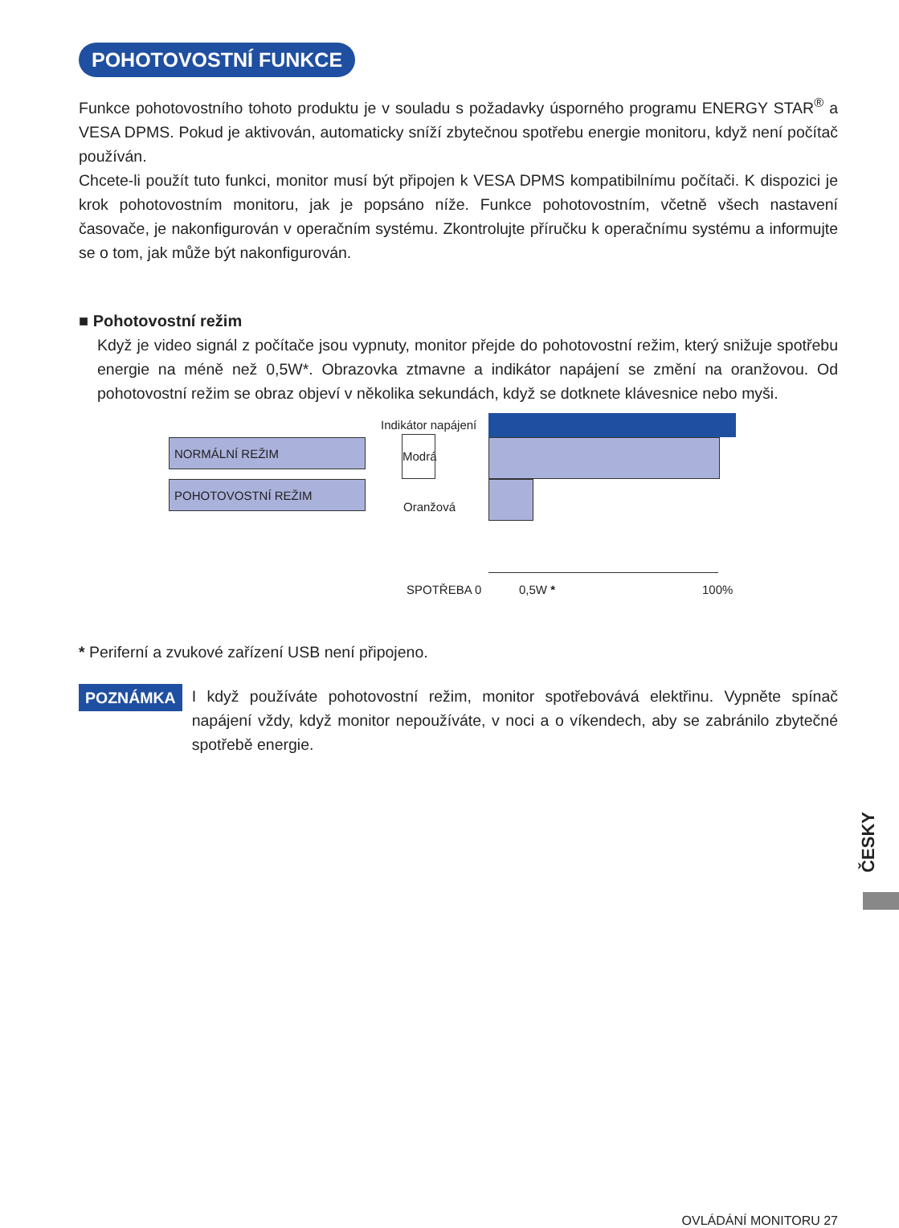POHOTOVOSTNÍ FUNKCE
Funkce pohotovostního tohoto produktu je v souladu s požadavky úsporného programu ENERGY STAR<sup>®</sup> a VESA DPMS. Pokud je aktivován, automaticky sníží zbytečnou spotřebu energie monitoru, když není počítač používán.
Chcete-li použít tuto funkci, monitor musí být připojen k VESA DPMS kompatibilnímu počítači. K dispozici je krok pohotovostním monitoru, jak je popsáno níže. Funkce pohotovostním, včetně všech nastavení časovače, je nakonfigurován v operačním systému. Zkontrolujte příručku k operačnímu systému a informujte se o tom, jak může být nakonfigurován.
■ Pohotovostní režim
Když je video signál z počítače jsou vypnuty, monitor přejde do pohotovostní režim, který snižuje spotřebu energie na méně než 0,5W*. Obrazovka ztmavne a indikátor napájení se změní na oranžovou. Od pohotovostní režim se obraz objeví v několika sekundách, když se dotknete klávesnice nebo myši.
Indikátor napájení
NORMÁLNÍ REŽIM
POHOTOVOSTNÍ REŽIM
Modrá
Oranžová
SPOTŘEBA 0 0,5W * 100%
* Periferní a zvukové zařízení USB není připojeno.
POZNÁMKA
I když používáte pohotovostní režim, monitor spotřebovává elektřinu. Vypněte spínač napájení vždy, když monitor nepoužíváte, v noci a o víkendech, aby se zabránilo zbytečné spotřebě energie.
ČESKY
OVLÁDÁNÍ MONITORU 27